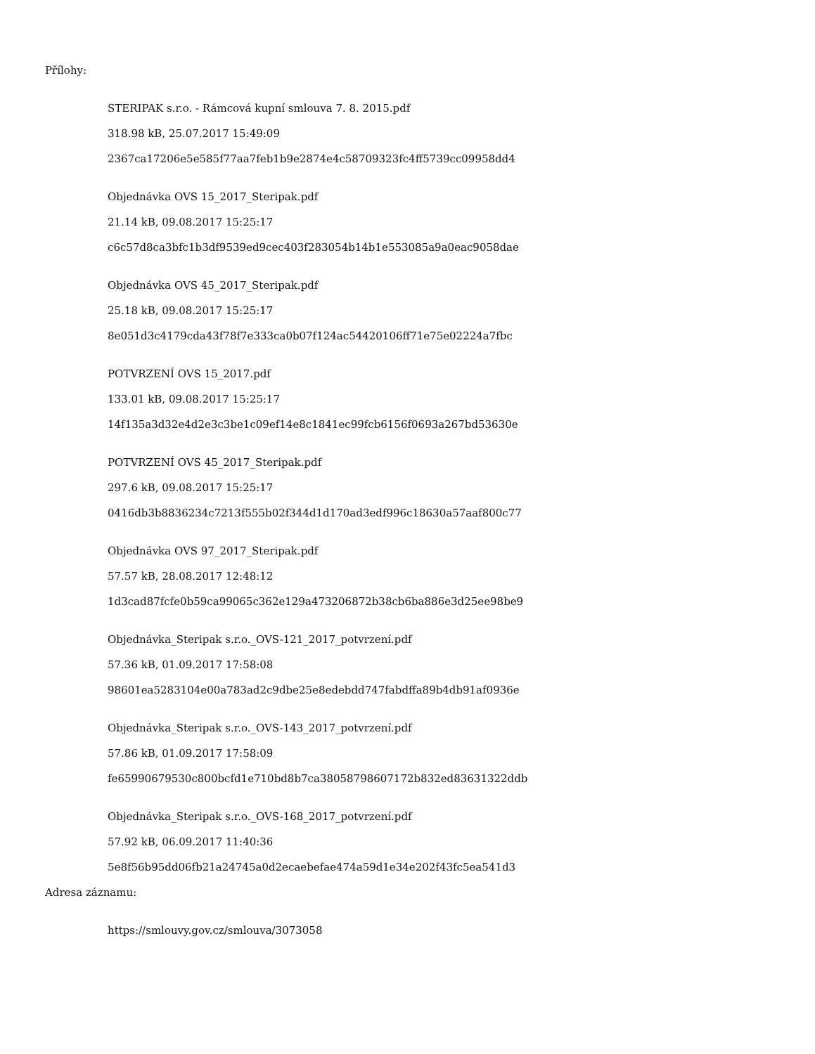Přílohy:
STERIPAK s.r.o. - Rámcová kupní smlouva 7. 8. 2015.pdf
318.98 kB, 25.07.2017 15:49:09
2367ca17206e5e585f77aa7feb1b9e2874e4c58709323fc4ff5739cc09958dd4
Objednávka OVS 15_2017_Steripak.pdf
21.14 kB, 09.08.2017 15:25:17
c6c57d8ca3bfc1b3df9539ed9cec403f283054b14b1e553085a9a0eac9058dae
Objednávka OVS 45_2017_Steripak.pdf
25.18 kB, 09.08.2017 15:25:17
8e051d3c4179cda43f78f7e333ca0b07f124ac54420106ff71e75e02224a7fbc
POTVRZENÍ OVS 15_2017.pdf
133.01 kB, 09.08.2017 15:25:17
14f135a3d32e4d2e3c3be1c09ef14e8c1841ec99fcb6156f0693a267bd53630e
POTVRZENÍ OVS 45_2017_Steripak.pdf
297.6 kB, 09.08.2017 15:25:17
0416db3b8836234c7213f555b02f344d1d170ad3edf996c18630a57aaf800c77
Objednávka OVS 97_2017_Steripak.pdf
57.57 kB, 28.08.2017 12:48:12
1d3cad87fcfe0b59ca99065c362e129a473206872b38cb6ba886e3d25ee98be9
Objednávka_Steripak s.r.o._OVS-121_2017_potvrzení.pdf
57.36 kB, 01.09.2017 17:58:08
98601ea5283104e00a783ad2c9dbe25e8edebdd747fabdffa89b4db91af0936e
Objednávka_Steripak s.r.o._OVS-143_2017_potvrzení.pdf
57.86 kB, 01.09.2017 17:58:09
fe65990679530c800bcfd1e710bd8b7ca38058798607172b832ed83631322ddb
Objednávka_Steripak s.r.o._OVS-168_2017_potvrzení.pdf
57.92 kB, 06.09.2017 11:40:36
5e8f56b95dd06fb21a24745a0d2ecaebefae474a59d1e34e202f43fc5ea541d3
Adresa záznamu:
https://smlouvy.gov.cz/smlouva/3073058